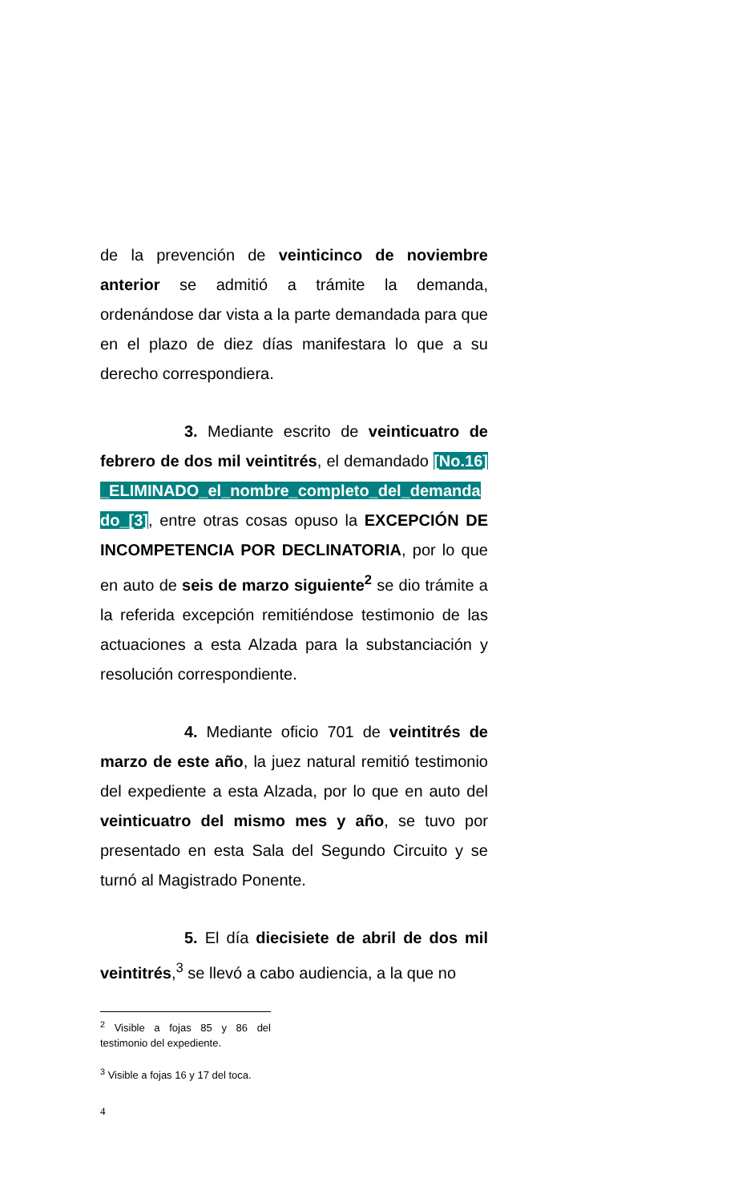de la prevención de veinticinco de noviembre anterior se admitió a trámite la demanda, ordenándose dar vista a la parte demandada para que en el plazo de diez días manifestara lo que a su derecho correspondiera.
3. Mediante escrito de veinticuatro de febrero de dos mil veintitrés, el demandado [No.16]_ELIMINADO_el_nombre_completo_del_demandado_[3], entre otras cosas opuso la EXCEPCIÓN DE INCOMPETENCIA POR DECLINATORIA, por lo que en auto de seis de marzo siguiente<sup>2</sup> se dio trámite a la referida excepción remitiéndose testimonio de las actuaciones a esta Alzada para la substanciación y resolución correspondiente.
4. Mediante oficio 701 de veintitrés de marzo de este año, la juez natural remitió testimonio del expediente a esta Alzada, por lo que en auto del veinticuatro del mismo mes y año, se tuvo por presentado en esta Sala del Segundo Circuito y se turnó al Magistrado Ponente.
5. El día diecisiete de abril de dos mil veintitrés,<sup>3</sup> se llevó a cabo audiencia, a la que no
<sup>2</sup> Visible a fojas 85 y 86 del testimonio del expediente.
<sup>3</sup> Visible a fojas 16 y 17 del toca.
4